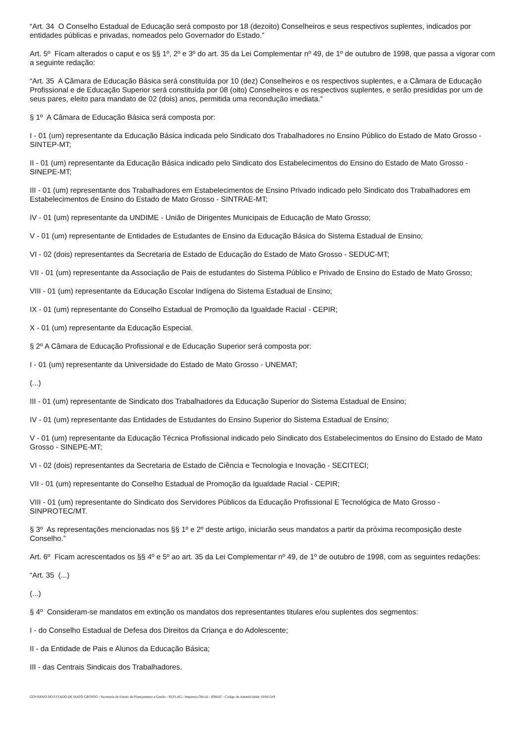“Art. 34 O Conselho Estadual de Educação será composto por 18 (dezoito) Conselheiros e seus respectivos suplentes, indicados por entidades públicas e privadas, nomeados pelo Governador do Estado.”
Art. 5º Ficam alterados o caput e os §§ 1º, 2º e 3º do art. 35 da Lei Complementar nº 49, de 1º de outubro de 1998, que passa a vigorar com a seguinte redação:
“Art. 35 A Câmara de Educação Básica será constituída por 10 (dez) Conselheiros e os respectivos suplentes, e a Câmara de Educação Profissional e de Educação Superior será constituída por 08 (oito) Conselheiros e os respectivos suplentes, e serão presididas por um de seus pares, eleito para mandato de 02 (dois) anos, permitida uma recondução imediata.”
§ 1º A Câmara de Educação Básica será composta por:
I - 01 (um) representante da Educação Básica indicada pelo Sindicato dos Trabalhadores no Ensino Público do Estado de Mato Grosso - SINTEP-MT;
II - 01 (um) representante da Educação Básica indicado pelo Sindicato dos Estabelecimentos do Ensino do Estado de Mato Grosso - SINEPE-MT;
III - 01 (um) representante dos Trabalhadores em Estabelecimentos de Ensino Privado indicado pelo Sindicato dos Trabalhadores em Estabelecimentos de Ensino do Estado de Mato Grosso - SINTRAE-MT;
IV - 01 (um) representante da UNDIME - União de Dirigentes Municipais de Educação de Mato Grosso;
V - 01 (um) representante de Entidades de Estudantes de Ensino da Educação Básica do Sistema Estadual de Ensino;
VI - 02 (dois) representantes da Secretaria de Estado de Educação do Estado de Mato Grosso - SEDUC-MT;
VII - 01 (um) representante da Associação de Pais de estudantes do Sistema Público e Privado de Ensino do Estado de Mato Grosso;
VIII - 01 (um) representante da Educação Escolar Indígena do Sistema Estadual de Ensino;
IX - 01 (um) representante do Conselho Estadual de Promoção da Igualdade Racial - CEPIR;
X - 01 (um) representante da Educação Especial.
§ 2º A Câmara de Educação Profissional e de Educação Superior será composta por:
I - 01 (um) representante da Universidade do Estado de Mato Grosso - UNEMAT;
(...)
III - 01 (um) representante de Sindicato dos Trabalhadores da Educação Superior do Sistema Estadual de Ensino;
IV - 01 (um) representante das Entidades de Estudantes do Ensino Superior do Sistema Estadual de Ensino;
V - 01 (um) representante da Educação Técnica Profissional indicado pelo Sindicato dos Estabelecimentos do Ensino do Estado de Mato Grosso - SINEPE-MT;
VI - 02 (dois) representantes da Secretaria de Estado de Ciência e Tecnologia e Inovação - SECITECI;
VII - 01 (um) representante do Conselho Estadual de Promoção da Igualdade Racial - CEPIR;
VIII - 01 (um) representante do Sindicato dos Servidores Públicos da Educação Profissional E Tecnológica de Mato Grosso - SINPROTEC/MT.
§ 3º As representações mencionadas nos §§ 1º e 2º deste artigo, iniciarão seus mandatos a partir da próxima recomposição deste Conselho.”
Art. 6º Ficam acrescentados os §§ 4º e 5º ao art. 35 da Lei Complementar nº 49, de 1º de outubro de 1998, com as seguintes redações:
“Art. 35 (...)
(...)
§ 4º Consideram-se mandatos em extinção os mandatos dos representantes titulares e/ou suplentes dos segmentos:
I - do Conselho Estadual de Defesa dos Direitos da Criança e do Adolescente;
II - da Entidade de Pais e Alunos da Educação Básica;
III - das Centrais Sindicais dos Trabalhadores.
GOVERNO DO ESTADO DE MATO GROSSO - Secretaria de Estado de Planejamento e Gestão - SEPLAG - Imprensa Oficial - IOMAT - Código de Autenticidade: 618d15e9